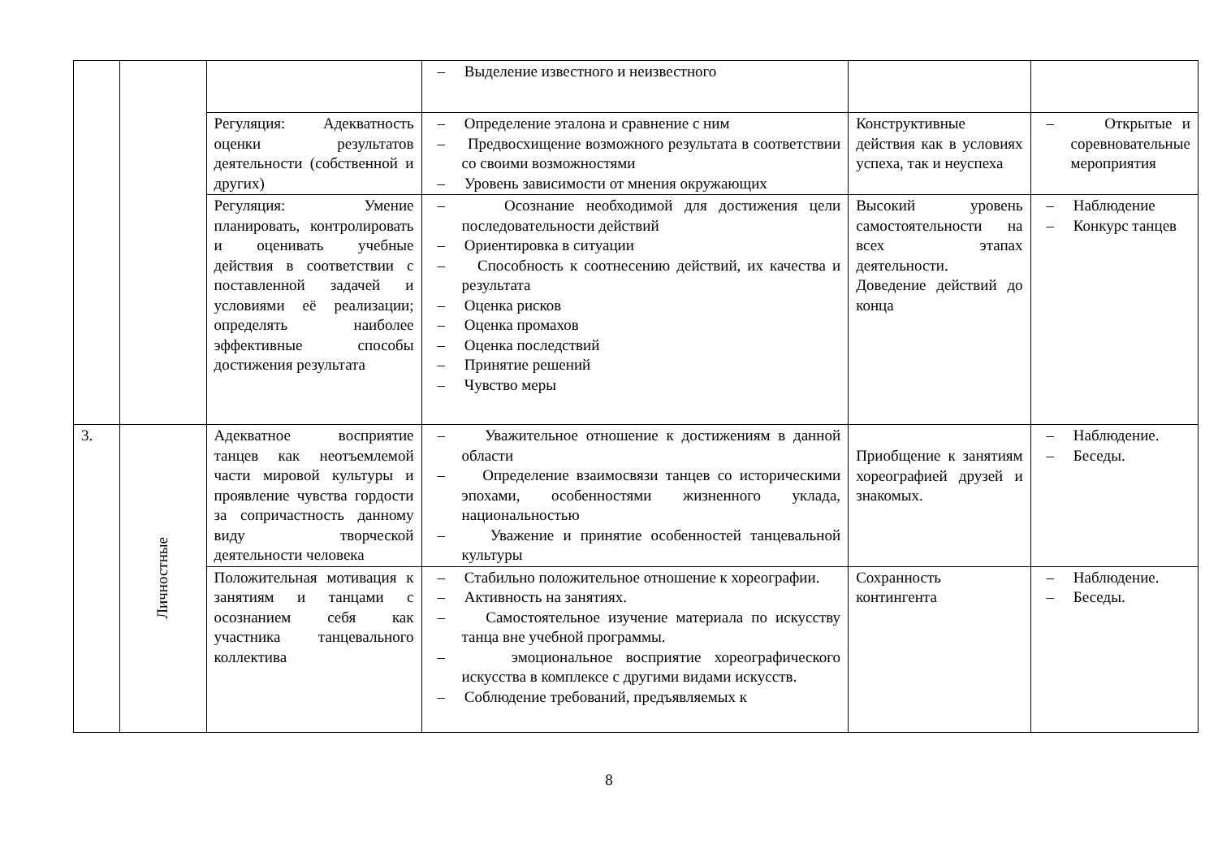| | | | – Выделение известного и неизвестного | | |
| | | Регуляция: Адекватность оценки результатов деятельности (собственной и других) | – Определение эталона и сравнение с ним – Предвосхищение возможного результата в соответствии со своими возможностями – Уровень зависимости от мнения окружающих | Конструктивные действия как в условиях успеха, так и неуспеха | – Открытые и соревновательные мероприятия |
| | | Регуляция: Умение планировать, контролировать и оценивать учебные действия в соответствии с поставленной задачей и условиями её реализации; определять наиболее эффективные способы достижения результата | – Осознание необходимой для достижения цели последовательности действий – Ориентировка в ситуации – Способность к соотнесению действий, их качества и результата – Оценка рисков – Оценка промахов – Оценка последствий – Принятие решений – Чувство меры | Высокий уровень самостоятельности на всех этапах деятельности. Доведение действий до конца | – Наблюдение – Конкурс танцев |
| 3. | Личностные | Адекватное восприятие танцев как неотъемлемой части мировой культуры и проявление чувства гордости за сопричастность данному виду творческой деятельности человека | – Уважительное отношение к достижениям в данной области – Определение взаимосвязи танцев со историческими эпохами, особенностями жизненного уклада, национальностью – Уважение и принятие особенностей танцевальной культуры | Приобщение к занятиям хореографией друзей и знакомых. | – Наблюдение. – Беседы. |
| | | Положительная мотивация к занятиям и танцами с осознанием себя как участника танцевального коллектива | – Стабильно положительное отношение к хореографии. – Активность на занятиях. – Самостоятельное изучение материала по искусству танца вне учебной программы. – эмоциональное восприятие хореографического искусства в комплексе с другими видами искусств. – Соблюдение требований, предъявляемых к | Сохранность контингента | – Наблюдение. – Беседы. |
8